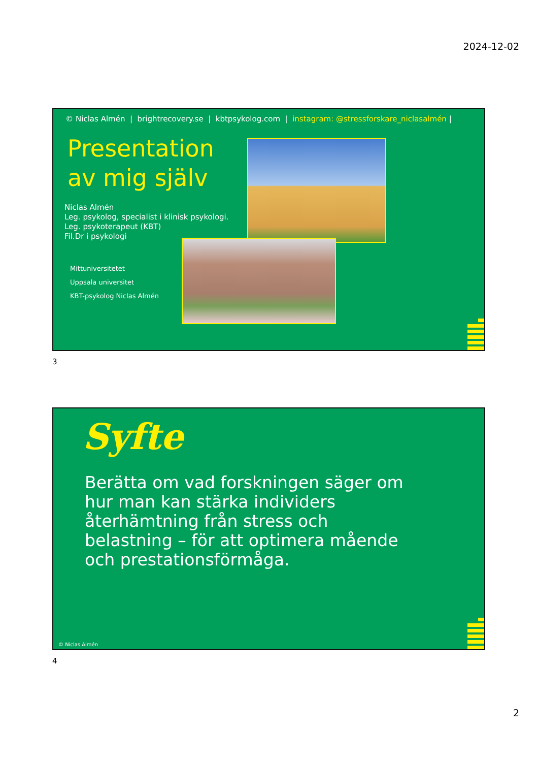2024-12-02
© Niclas Almén | brightrecovery.se | kbtpsykolog.com | instagram: @stressforskare_niclasalmén |
Presentation av mig själv
Niclas Almén
Leg. psykolog, specialist i klinisk psykologi.
Leg. psykoterapeut (KBT)
Fil.Dr i psykologi
Mittuniversitetet
Uppsala universitet
KBT-psykolog Niclas Almén
3
Syfte
Berätta om vad forskningen säger om hur man kan stärka individers återhämtning från stress och belastning – för att optimera mående och prestationsförmåga.
© Niclas Almén
4
2